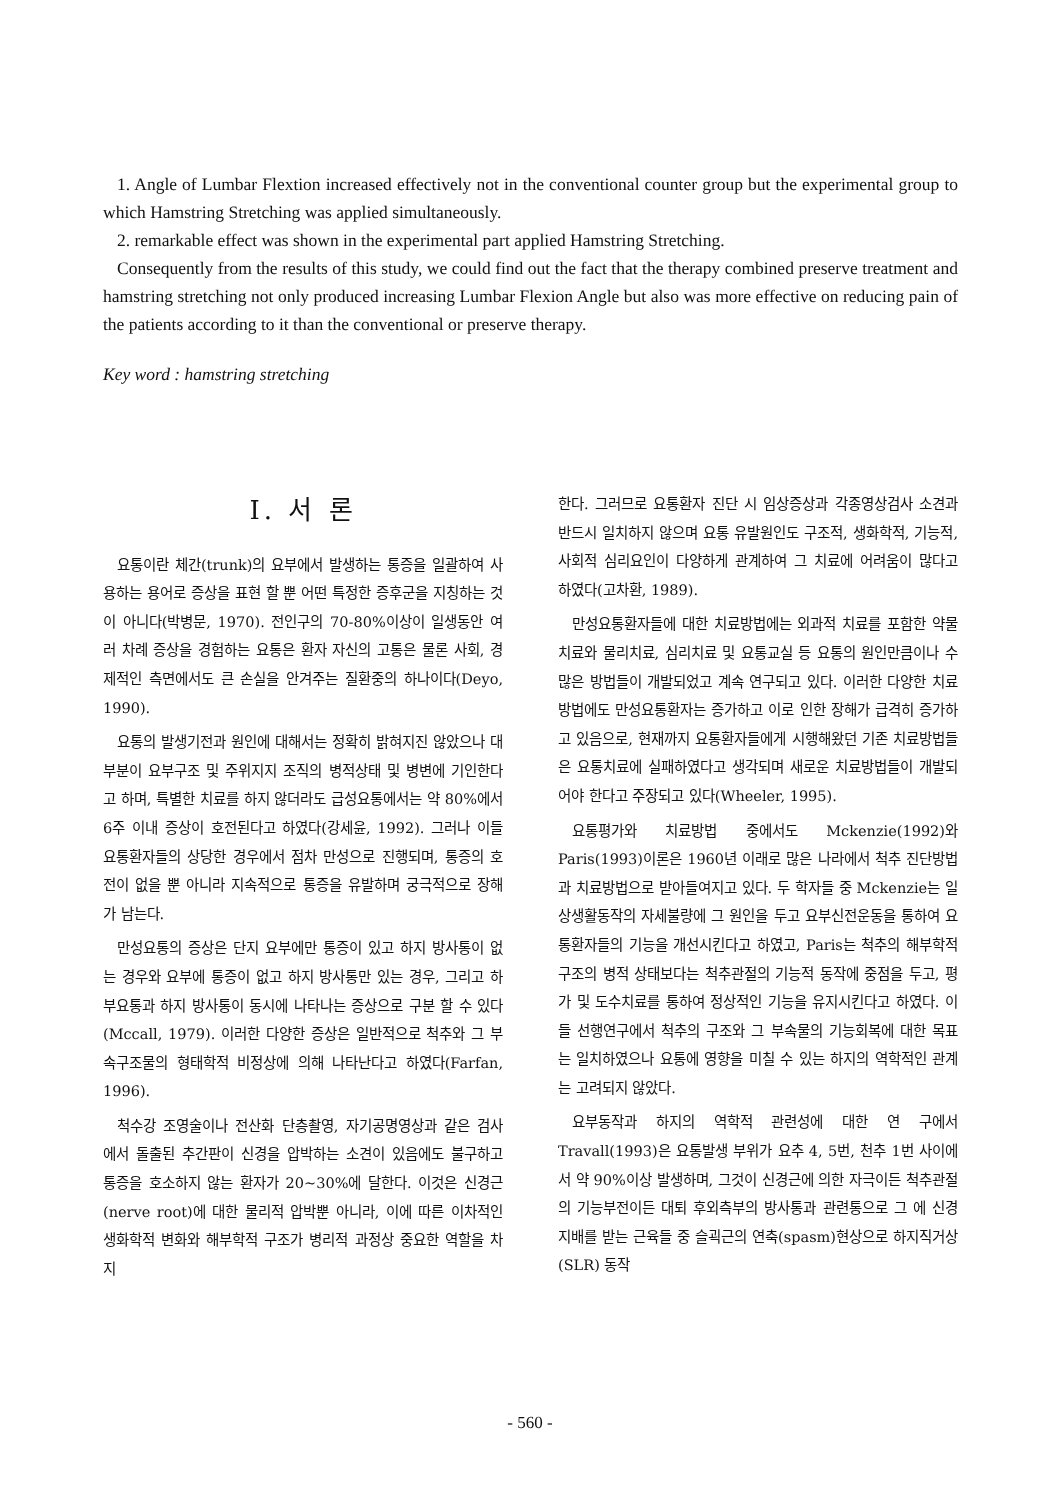1. Angle of Lumbar Flextion increased effectively not in the conventional counter group but the experimental group to which Hamstring Stretching was applied simultaneously.
2. remarkable effect was shown in the experimental part applied Hamstring Stretching.
Consequently from the results of this study, we could find out the fact that the therapy combined preserve treatment and hamstring stretching not only produced increasing Lumbar Flexion Angle but also was more effective on reducing pain of the patients according to it than the conventional or preserve therapy.
Key word : hamstring stretching
Ⅰ. 서 론
요통이란 체간(trunk)의 요부에서 발생하는 통증을 일괄하여 사용하는 용어로 증상을 표현 할 뿐 어떤 특정한 증후군을 지칭하는 것이 아니다(박병문, 1970). 전인구의 70-80%이상이 일생동안 여러 차례 증상을 경험하는 요통은 환자 자신의 고통은 물론 사회, 경제적인 측면에서도 큰 손실을 안겨주는 질환중의 하나이다(Deyo, 1990).
요통의 발생기전과 원인에 대해서는 정확히 밝혀지진 않았으나 대부분이 요부구조 및 주위지지 조직의 병적상태 및 병변에 기인한다고 하며, 특별한 치료를 하지 않더라도 급성요통에서는 약 80%에서 6주 이내 증상이 호전된다고 하였다(강세윤, 1992). 그러나 이들 요통환자들의 상당한 경우에서 점차 만성으로 진행되며, 통증의 호전이 없을 뿐 아니라 지속적으로 통증을 유발하며 궁극적으로 장해가 남는다.
만성요통의 증상은 단지 요부에만 통증이 있고 하지 방사통이 없는 경우와 요부에 통증이 없고 하지 방사통만 있는 경우, 그리고 하부요통과 하지 방사통이 동시에 나타나는 증상으로 구분 할 수 있다(Mccall, 1979). 이러한 다양한 증상은 일반적으로 척추와 그 부속구조물의 형태학적 비정상에 의해 나타난다고 하였다(Farfan, 1996).
척수강 조영술이나 전산화 단층촬영, 자기공명영상과 같은 검사 에서 돌출된 추간판이 신경을 압박하는 소견이 있음에도 불구하고 통증을 호소하지 않는 환자가 20~30%에 달한다. 이것은 신경근(nerve root)에 대한 물리적 압박뿐 아니라, 이에 따른 이차적인 생화학적 변화와 해부학적 구조가 병리적 과정상 중요한 역할을 차지
한다. 그러므로 요통환자 진단 시 임상증상과 각종영상검사 소견과 반드시 일치하지 않으며 요통 유발원인도 구조적, 생화학적, 기능적, 사회적 심리요인이 다양하게 관계하여 그 치료에 어려움이 많다고 하였다(고차환, 1989).
만성요통환자들에 대한 치료방법에는 외과적 치료를 포함한 약물치료와 물리치료, 심리치료 및 요통교실 등 요통의 원인만큼이나 수많은 방법들이 개발되었고 계속 연구되고 있다. 이러한 다양한 치료방법에도 만성요통환자는 증가하고 이로 인한 장해가 급격히 증가하고 있음으로, 현재까지 요통환자들에게 시행해왔던 기존 치료방법들은 요통치료에 실패하였다고 생각되며 새로운 치료방법들이 개발되어야 한다고 주장되고 있다(Wheeler, 1995).
요통평가와 치료방법 중에서도 Mckenzie(1992)와 Paris(1993)이론은 1960년 이래로 많은 나라에서 척추 진단방법과 치료방법으로 받아들여지고 있다. 두 학자들 중 Mckenzie는 일상생활동작의 자세불량에 그 원인을 두고 요부신전운동을 통하여 요통환자들의 기능을 개선시킨다고 하였고, Paris는 척추의 해부학적 구조의 병적 상태보다는 척추관절의 기능적 동작에 중점을 두고, 평가 및 도수치료를 통하여 정상적인 기능을 유지시킨다고 하였다. 이들 선행연구에서 척추의 구조와 그 부속물의 기능회복에 대한 목표는 일치하였으나 요통에 영향을 미칠 수 있는 하지의 역학적인 관계는 고려되지 않았다.
요부동작과 하지의 역학적 관련성에 대한 연 구에서 Travall(1993)은 요통발생 부위가 요추 4, 5번, 천추 1번 사이에서 약 90%이상 발생하며, 그것이 신경근에 의한 자극이든 척추관절의 기능부전이든 대퇴 후외측부의 방사통과 관련통으로 그 에 신경지배를 받는 근육들 중 슬괵근의 연축(spasm)현상으로 하지직거상(SLR) 동작
- 560 -